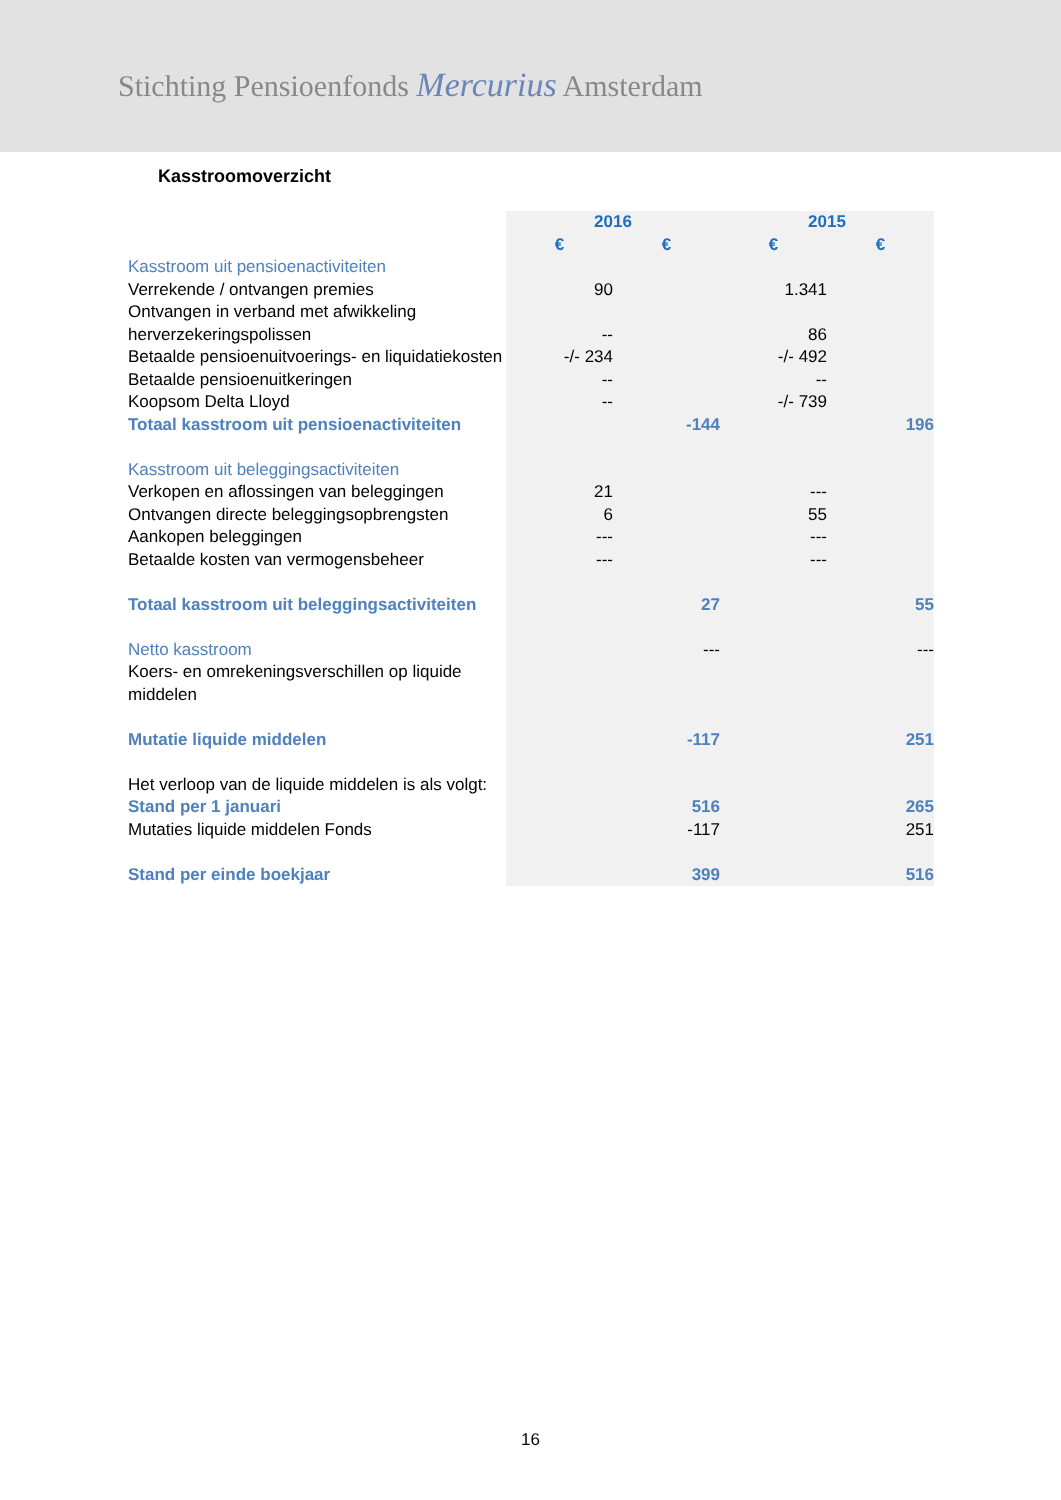Stichting Pensioenfonds Mercurius Amsterdam
Kasstroomoverzicht
| | 2016 | | 2015 | |
| | € | € | € | € |
| Kasstroom uit pensioenactiviteiten | | | | |
| Verrekende / ontvangen premies | 90 | | 1.341 | |
| Ontvangen in verband met afwikkeling herverzekeringspolissen | -- | | 86 | |
| Betaalde pensioenuitvoerings- en liquidatiekosten | -/- 234 | | -/- 492 | |
| Betaalde pensioenuitkeringen | -- | | -- | |
| Koopsom Delta Lloyd | -- | | -/- 739 | |
| Totaal kasstroom uit pensioenactiviteiten | | -144 | | 196 |
| Kasstroom uit beleggingsactiviteiten | | | | |
| Verkopen en aflossingen van beleggingen | 21 | | --- | |
| Ontvangen directe beleggingsopbrengsten | 6 | | 55 | |
| Aankopen beleggingen | --- | | --- | |
| Betaalde kosten van vermogensbeheer | --- | | --- | |
| Totaal kasstroom uit beleggingsactiviteiten | | 27 | | 55 |
| Netto kasstroom | | --- | | --- |
| Koers- en omrekeningsverschillen op liquide middelen | | | | |
| Mutatie liquide middelen | | -117 | | 251 |
| Het verloop van de liquide middelen is als volgt: | | | | |
| Stand per 1 januari | | 516 | | 265 |
| Mutaties liquide middelen Fonds | | -117 | | 251 |
| Stand per einde boekjaar | | 399 | | 516 |
16